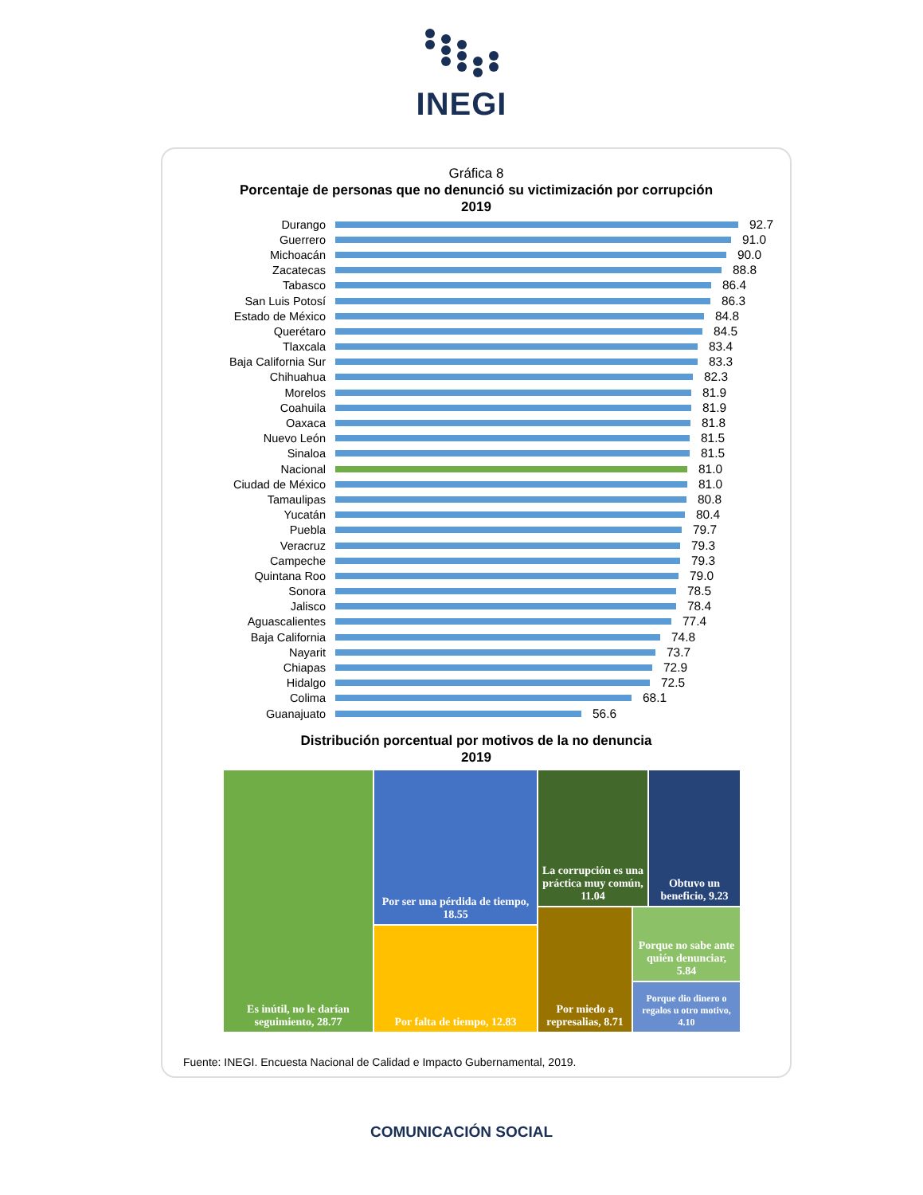INEGI
Gráfica 8
Porcentaje de personas que no denunció su victimización por corrupción
2019
Durango 92.7
Guerrero 91.0
Michoacán 90.0
Zacatecas 88.8
Tabasco 86.4
San Luis Potosí 86.3
Estado de México 84.8
Querétaro 84.5
Tlaxcala 83.4
Baja California Sur 83.3
Chihuahua 82.3
Morelos 81.9
Coahuila 81.9
Oaxaca 81.8
Nuevo León 81.5
Sinaloa 81.5
Nacional 81.0
Ciudad de México 81.0
Tamaulipas 80.8
Yucatán 80.4
Puebla 79.7
Veracruz 79.3
Campeche 79.3
Quintana Roo 79.0
Sonora 78.5
Jalisco 78.4
Aguascalientes 77.4
Baja California 74.8
Nayarit 73.7
Chiapas 72.9
Hidalgo 72.5
Colima 68.1
Guanajuato 56.6
Distribución porcentual por motivos de la no denuncia
2019
Es inútil, no le darían seguimiento, 28.77
Por ser una pérdida de tiempo, 18.55
Por falta de tiempo, 12.83
La corrupción es una práctica muy común, 11.04
Obtuvo un beneficio, 9.23
Por miedo a represalias, 8.71
Porque no sabe ante quién denunciar, 5.84
Porque dio dinero o regalos u otro motivo, 4.10
Fuente: INEGI. Encuesta Nacional de Calidad e Impacto Gubernamental, 2019.
COMUNICACIÓN SOCIAL